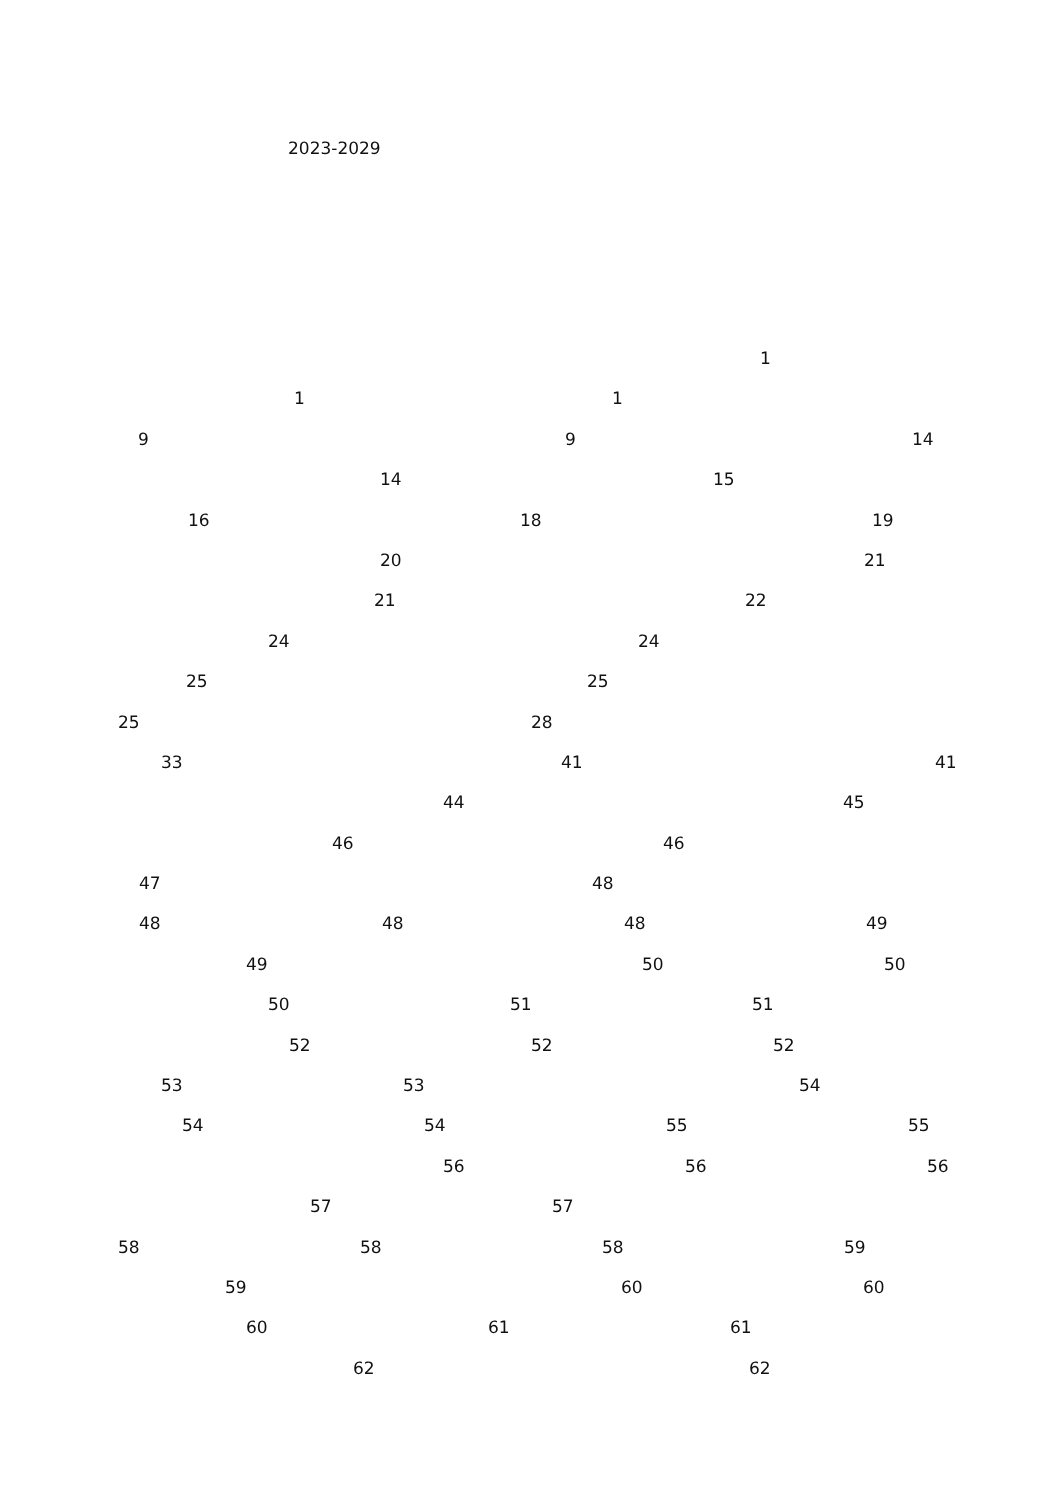2023-2029
1
1 1
9 9 14
14 15
16 18 19
20 21
21 22
24 24
25 25
25 28
33 41 41
44 45
46 46
47 48
48 48 48 49
49 50 50
50 51 51
52 52 52
53 53 54
54 54 55 55
56 56 56
57 57
58 58 58 59
59 60 60
60 61 61
62 62